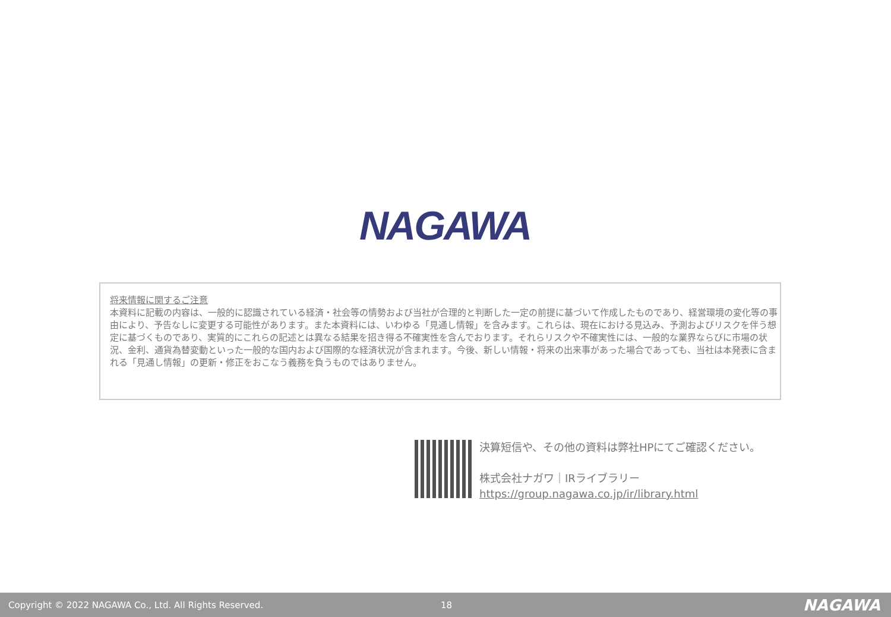NAGAWA
将来情報に関するご注意
本資料に記載の内容は、一般的に認識されている経済・社会等の情勢および当社が合理的と判断した一定の前提に基づいて作成したものであり、経営環境の変化等の事由により、予告なしに変更する可能性があります。また本資料には、いわゆる「見通し情報」を含みます。これらは、現在における見込み、予測およびリスクを伴う想定に基づくものであり、実質的にこれらの記述とは異なる結果を招き得る不確実性を含んでおります。それらリスクや不確実性には、一般的な業界ならびに市場の状況、金利、通貨為替変動といった一般的な国内および国際的な経済状況が含まれます。今後、新しい情報・将来の出来事があった場合であっても、当社は本発表に含まれる「見通し情報」の更新・修正をおこなう義務を負うものではありません。
決算短信や、その他の資料は弊社HPにてご確認ください。
株式会社ナガワ｜IRライブラリー
https://group.nagawa.co.jp/ir/library.html
Copyright © 2022 NAGAWA Co., Ltd. All Rights Reserved. 18 NAGAWA